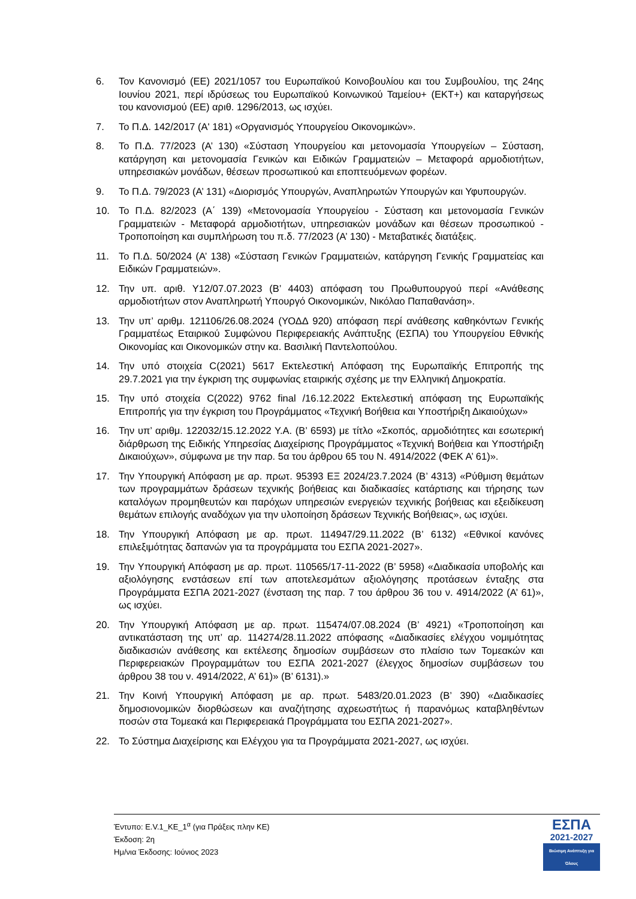6. Τον Κανονισμό (ΕΕ) 2021/1057 του Ευρωπαϊκού Κοινοβουλίου και του Συμβουλίου, της 24ης Ιουνίου 2021, περί ιδρύσεως του Ευρωπαϊκού Κοινωνικού Ταμείου+ (ΕΚΤ+) και καταργήσεως του κανονισμού (ΕΕ) αριθ. 1296/2013, ως ισχύει.
7. Το Π.Δ. 142/2017 (Α' 181) «Οργανισμός Υπουργείου Οικονομικών».
8. Το Π.Δ. 77/2023 (Α’ 130) «Σύσταση Υπουργείου και μετονομασία Υπουργείων – Σύσταση, κατάργηση και μετονομασία Γενικών και Ειδικών Γραμματειών – Μεταφορά αρμοδιοτήτων, υπηρεσιακών μονάδων, θέσεων προσωπικού και εποπτευόμενων φορέων.
9. Το Π.Δ. 79/2023 (Α’ 131) «Διορισμός Υπουργών, Αναπληρωτών Υπουργών και Υφυπουργών.
10. Το Π.Δ. 82/2023 (Α΄ 139) «Μετονομασία Υπουργείου - Σύσταση και μετονομασία Γενικών Γραμματειών - Μεταφορά αρμοδιοτήτων, υπηρεσιακών μονάδων και θέσεων προσωπικού - Τροποποίηση και συμπλήρωση του π.δ. 77/2023 (Α’ 130) - Μεταβατικές διατάξεις.
11. Το Π.Δ. 50/2024 (Α’ 138) «Σύσταση Γενικών Γραμματειών, κατάργηση Γενικής Γραμματείας και Ειδικών Γραμματειών».
12. Την υπ. αριθ. Υ12/07.07.2023 (Β’ 4403) απόφαση του Πρωθυπουργού περί «Ανάθεσης αρμοδιοτήτων στον Αναπληρωτή Υπουργό Οικονομικών, Νικόλαο Παπαθανάση».
13. Την υπ’ αριθμ. 121106/26.08.2024 (ΥΟΔΔ 920) απόφαση περί ανάθεσης καθηκόντων Γενικής Γραμματέως Εταιρικού Συμφώνου Περιφερειακής Ανάπτυξης (ΕΣΠΑ) του Υπουργείου Εθνικής Οικονομίας και Οικονομικών στην κα. Βασιλική Παντελοπούλου.
14. Την υπό στοιχεία C(2021) 5617 Εκτελεστική Απόφαση της Ευρωπαϊκής Επιτροπής της 29.7.2021 για την έγκριση της συμφωνίας εταιρικής σχέσης με την Ελληνική Δημοκρατία.
15. Την υπό στοιχεία C(2022) 9762 final /16.12.2022 Εκτελεστική απόφαση της Ευρωπαϊκής Επιτροπής για την έγκριση του Προγράμματος «Τεχνική Βοήθεια και Υποστήριξη Δικαιούχων»
16. Την υπ’ αριθμ. 122032/15.12.2022 Υ.Α. (Β’ 6593) με τίτλο «Σκοπός, αρμοδιότητες και εσωτερική διάρθρωση της Ειδικής Υπηρεσίας Διαχείρισης Προγράμματος «Τεχνική Βοήθεια και Υποστήριξη Δικαιούχων», σύμφωνα με την παρ. 5α του άρθρου 65 του Ν. 4914/2022 (ΦΕΚ Α’ 61)».
17. Την Υπουργική Απόφαση με αρ. πρωτ. 95393 ΕΞ 2024/23.7.2024 (Β’ 4313) «Ρύθμιση θεμάτων των προγραμμάτων δράσεων τεχνικής βοήθειας και διαδικασίες κατάρτισης και τήρησης των καταλόγων προμηθευτών και παρόχων υπηρεσιών ενεργειών τεχνικής βοήθειας και εξειδίκευση θεμάτων επιλογής αναδόχων για την υλοποίηση δράσεων Τεχνικής Βοήθειας», ως ισχύει.
18. Την Υπουργική Απόφαση με αρ. πρωτ. 114947/29.11.2022 (Β’ 6132) «Εθνικοί κανόνες επιλεξιμότητας δαπανών για τα προγράμματα του ΕΣΠΑ 2021-2027».
19. Την Υπουργική Απόφαση με αρ. πρωτ. 110565/17-11-2022 (Β’ 5958) «Διαδικασία υποβολής και αξιολόγησης ενστάσεων επί των αποτελεσμάτων αξιολόγησης προτάσεων ένταξης στα Προγράμματα ΕΣΠΑ 2021-2027 (ένσταση της παρ. 7 του άρθρου 36 του ν. 4914/2022 (Α’ 61)», ως ισχύει.
20. Την Υπουργική Απόφαση με αρ. πρωτ. 115474/07.08.2024 (Β’ 4921) «Τροποποίηση και αντικατάσταση της υπ’ αρ. 114274/28.11.2022 απόφασης «Διαδικασίες ελέγχου νομιμότητας διαδικασιών ανάθεσης και εκτέλεσης δημοσίων συμβάσεων στο πλαίσιο των Τομεακών και Περιφερειακών Προγραμμάτων του ΕΣΠΑ 2021-2027 (έλεγχος δημοσίων συμβάσεων του άρθρου 38 του ν. 4914/2022, Α’ 61)» (Β’ 6131).»
21. Την Κοινή Υπουργική Απόφαση με αρ. πρωτ. 5483/20.01.2023 (Β’ 390) «Διαδικασίες δημοσιονομικών διορθώσεων και αναζήτησης αχρεωστήτως ή παρανόμως καταβληθέντων ποσών στα Τομεακά και Περιφερειακά Προγράμματα του ΕΣΠΑ 2021-2027».
22. Το Σύστημα Διαχείρισης και Ελέγχου για τα Προγράμματα 2021-2027, ως ισχύει.
Έντυπο: Ε.V.1_ΚΕ_1<sup>α</sup> (για Πράξεις πλην ΚΕ)
Έκδοση: 2η
Ημ/νια Έκδοσης: Ιούνιος 2023
ΕΣΠΑ
2021-2027
Βιώσιμη Ανάπτυξη για Όλους